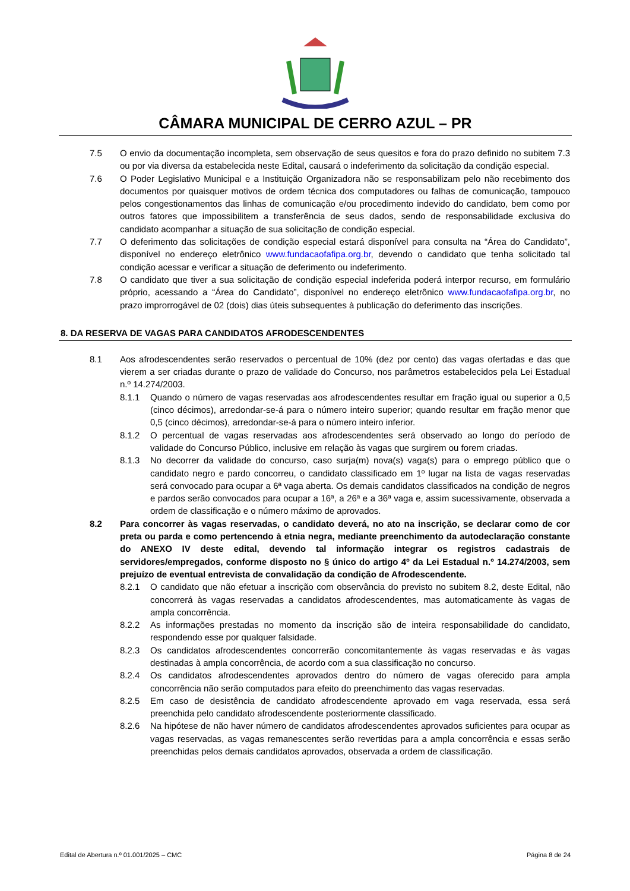CÂMARA MUNICIPAL DE CERRO AZUL – PR
7.5 O envio da documentação incompleta, sem observação de seus quesitos e fora do prazo definido no subitem 7.3 ou por via diversa da estabelecida neste Edital, causará o indeferimento da solicitação da condição especial.
7.6 O Poder Legislativo Municipal e a Instituição Organizadora não se responsabilizam pelo não recebimento dos documentos por quaisquer motivos de ordem técnica dos computadores ou falhas de comunicação, tampouco pelos congestionamentos das linhas de comunicação e/ou procedimento indevido do candidato, bem como por outros fatores que impossibilitem a transferência de seus dados, sendo de responsabilidade exclusiva do candidato acompanhar a situação de sua solicitação de condição especial.
7.7 O deferimento das solicitações de condição especial estará disponível para consulta na “Área do Candidato”, disponível no endereço eletrônico www.fundacaofafipa.org.br, devendo o candidato que tenha solicitado tal condição acessar e verificar a situação de deferimento ou indeferimento.
7.8 O candidato que tiver a sua solicitação de condição especial indeferida poderá interpor recurso, em formulário próprio, acessando a “Área do Candidato”, disponível no endereço eletrônico www.fundacaofafipa.org.br, no prazo improrrogável de 02 (dois) dias úteis subsequentes à publicação do deferimento das inscrições.
8. DA RESERVA DE VAGAS PARA CANDIDATOS AFRODESCENDENTES
8.1 Aos afrodescendentes serão reservados o percentual de 10% (dez por cento) das vagas ofertadas e das que vierem a ser criadas durante o prazo de validade do Concurso, nos parâmetros estabelecidos pela Lei Estadual n.º 14.274/2003.
8.1.1 Quando o número de vagas reservadas aos afrodescendentes resultar em fração igual ou superior a 0,5 (cinco décimos), arredondar-se-á para o número inteiro superior; quando resultar em fração menor que 0,5 (cinco décimos), arredondar-se-á para o número inteiro inferior.
8.1.2 O percentual de vagas reservadas aos afrodescendentes será observado ao longo do período de validade do Concurso Público, inclusive em relação às vagas que surgirem ou forem criadas.
8.1.3 No decorrer da validade do concurso, caso surja(m) nova(s) vaga(s) para o emprego público que o candidato negro e pardo concorreu, o candidato classificado em 1º lugar na lista de vagas reservadas será convocado para ocupar a 6ª vaga aberta. Os demais candidatos classificados na condição de negros e pardos serão convocados para ocupar a 16ª, a 26ª e a 36ª vaga e, assim sucessivamente, observada a ordem de classificação e o número máximo de aprovados.
8.2 Para concorrer às vagas reservadas, o candidato deverá, no ato na inscrição, se declarar como de cor preta ou parda e como pertencendo à etnia negra, mediante preenchimento da autodeclaração constante do ANEXO IV deste edital, devendo tal informação integrar os registros cadastrais de servidores/empregados, conforme disposto no § único do artigo 4º da Lei Estadual n.º 14.274/2003, sem prejuízo de eventual entrevista de convalidação da condição de Afrodescendente.
8.2.1 O candidato que não efetuar a inscrição com observância do previsto no subitem 8.2, deste Edital, não concorrerá às vagas reservadas a candidatos afrodescendentes, mas automaticamente às vagas de ampla concorrência.
8.2.2 As informações prestadas no momento da inscrição são de inteira responsabilidade do candidato, respondendo esse por qualquer falsidade.
8.2.3 Os candidatos afrodescendentes concorrerão concomitantemente às vagas reservadas e às vagas destinadas à ampla concorrência, de acordo com a sua classificação no concurso.
8.2.4 Os candidatos afrodescendentes aprovados dentro do número de vagas oferecido para ampla concorrência não serão computados para efeito do preenchimento das vagas reservadas.
8.2.5 Em caso de desistência de candidato afrodescendente aprovado em vaga reservada, essa será preenchida pelo candidato afrodescendente posteriormente classificado.
8.2.6 Na hipótese de não haver número de candidatos afrodescendentes aprovados suficientes para ocupar as vagas reservadas, as vagas remanescentes serão revertidas para a ampla concorrência e essas serão preenchidas pelos demais candidatos aprovados, observada a ordem de classificação.
Edital de Abertura n.º 01.001/2025 – CMC Página 8 de 24